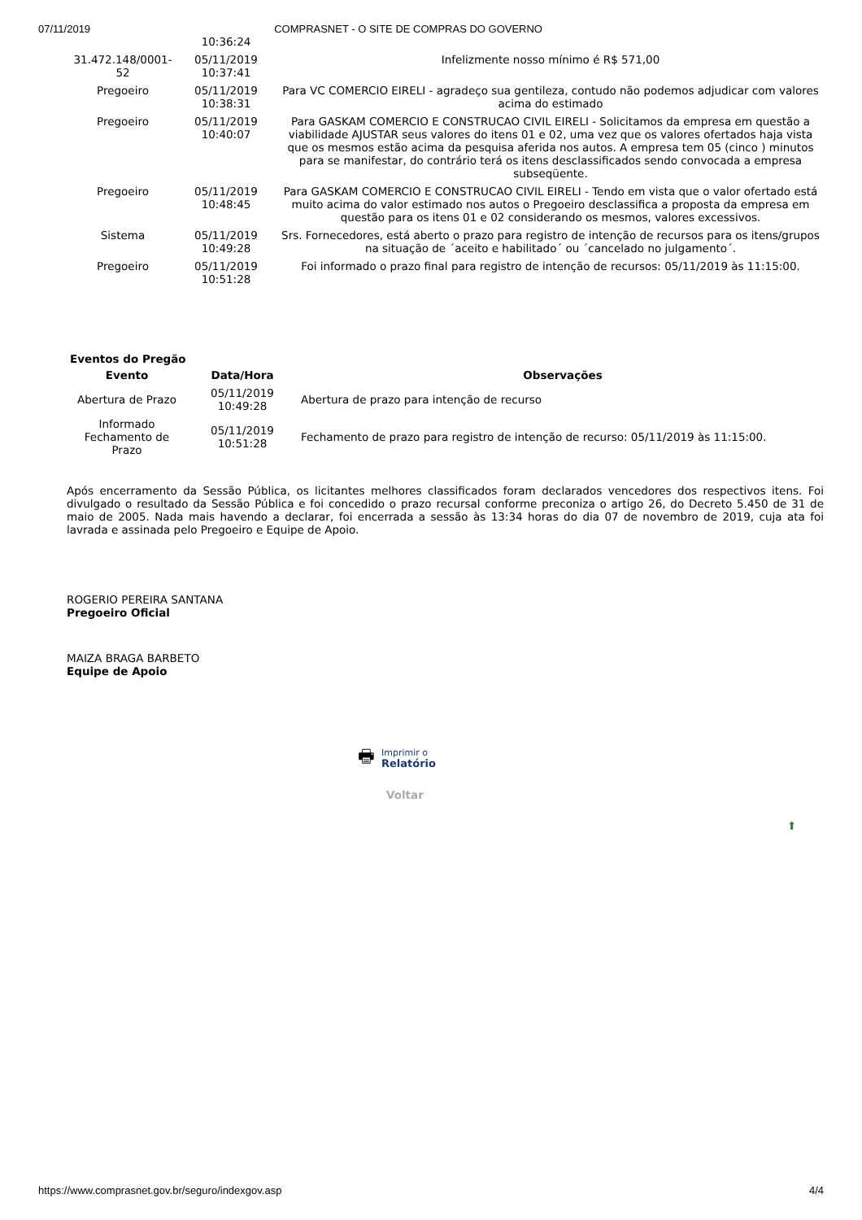07/11/2019 COMPRASNET - O SITE DE COMPRAS DO GOVERNO
| | 10:36:24 | |
| 31.472.148/0001-52 | 05/11/2019 10:37:41 | Infelizmente nosso mínimo é R$ 571,00 |
| Pregoeiro | 05/11/2019 10:38:31 | Para VC COMERCIO EIRELI - agradeço sua gentileza, contudo não podemos adjudicar com valores acima do estimado |
| Pregoeiro | 05/11/2019 10:40:07 | Para GASKAM COMERCIO E CONSTRUCAO CIVIL EIRELI - Solicitamos da empresa em questão a viabilidade AJUSTAR seus valores do itens 01 e 02, uma vez que os valores ofertados haja vista que os mesmos estão acima da pesquisa aferida nos autos. A empresa tem 05 (cinco ) minutos para se manifestar, do contrário terá os itens desclassificados sendo convocada a empresa subseqüente. |
| Pregoeiro | 05/11/2019 10:48:45 | Para GASKAM COMERCIO E CONSTRUCAO CIVIL EIRELI - Tendo em vista que o valor ofertado está muito acima do valor estimado nos autos o Pregoeiro desclassifica a proposta da empresa em questão para os itens 01 e 02 considerando os mesmos, valores excessivos. |
| Sistema | 05/11/2019 10:49:28 | Srs. Fornecedores, está aberto o prazo para registro de intenção de recursos para os itens/grupos na situação de ´aceito e habilitado´ ou ´cancelado no julgamento´. |
| Pregoeiro | 05/11/2019 10:51:28 | Foi informado o prazo final para registro de intenção de recursos: 05/11/2019 às 11:15:00. |
Eventos do Pregão
| Evento | Data/Hora | Observações |
| --- | --- | --- |
| Abertura de Prazo | 05/11/2019 10:49:28 | Abertura de prazo para intenção de recurso |
| Informado Fechamento de Prazo | 05/11/2019 10:51:28 | Fechamento de prazo para registro de intenção de recurso: 05/11/2019 às 11:15:00. |
Após encerramento da Sessão Pública, os licitantes melhores classificados foram declarados vencedores dos respectivos itens. Foi divulgado o resultado da Sessão Pública e foi concedido o prazo recursal conforme preconiza o artigo 26, do Decreto 5.450 de 31 de maio de 2005. Nada mais havendo a declarar, foi encerrada a sessão às 13:34 horas do dia 07 de novembro de 2019, cuja ata foi lavrada e assinada pelo Pregoeiro e Equipe de Apoio.
ROGERIO PEREIRA SANTANA
Pregoeiro Oficial
MAIZA BRAGA BARBETO
Equipe de Apoio
🖶 Imprimir o
Relatório
Voltar
⬆
https://www.comprasnet.gov.br/seguro/indexgov.asp 4/4